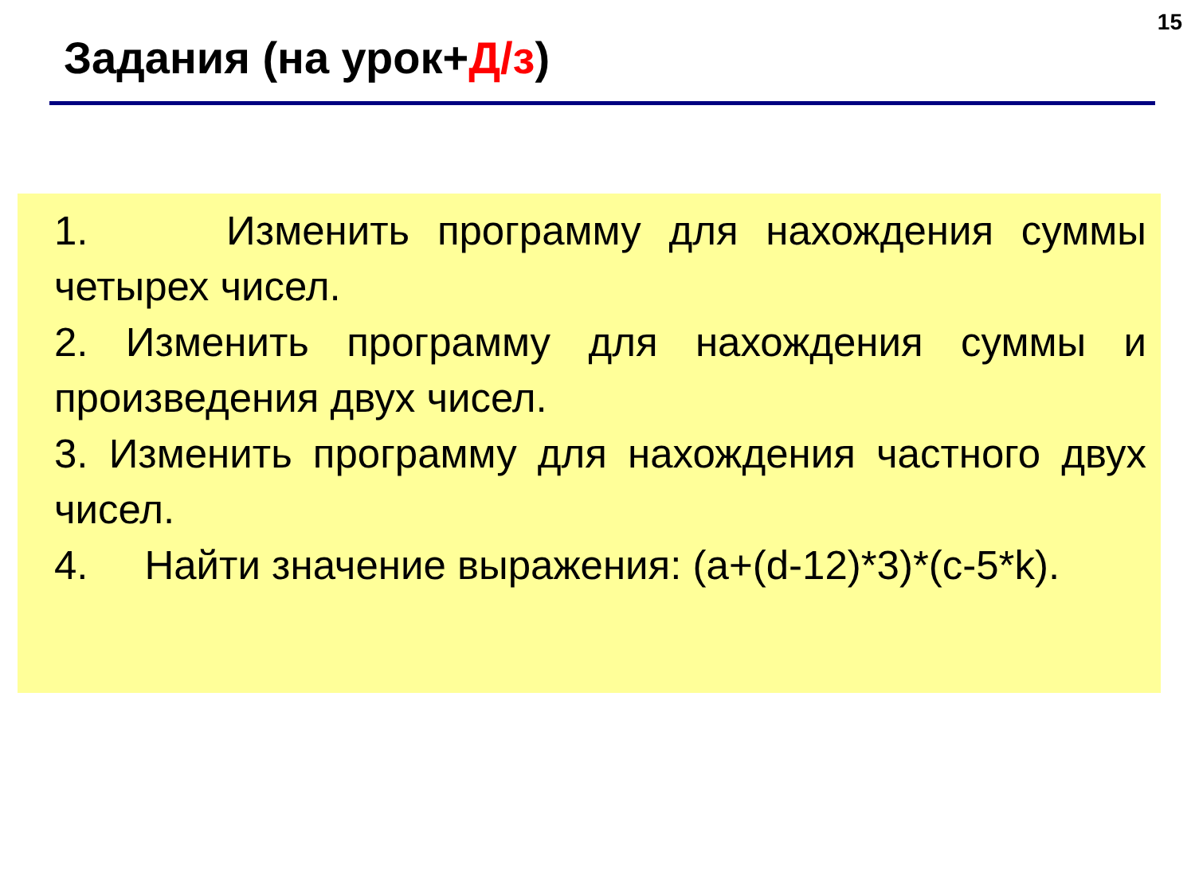15
Задания (на урок+Д/з)
1. Изменить программу для нахождения суммы четырех чисел.
2. Изменить программу для нахождения суммы и произведения двух чисел.
3. Изменить программу для нахождения частного двух чисел.
4. Найти значение выражения: (a+(d-12)*3)*(c-5*k).